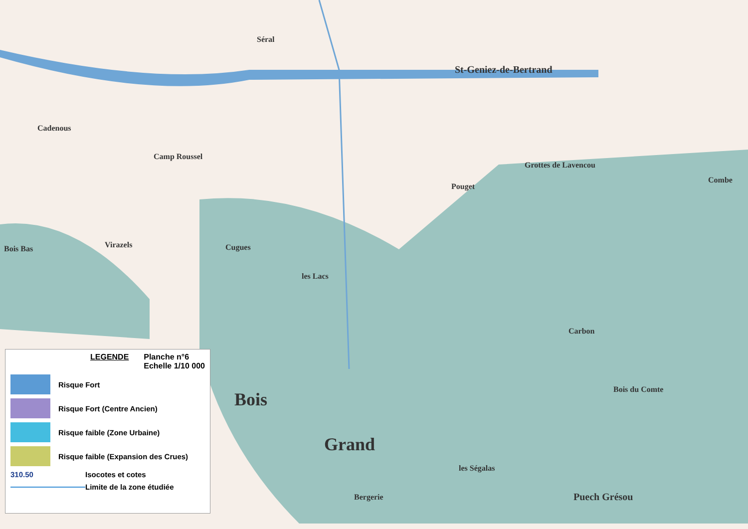Séral
St-Geniez-de-Bertrand
Cadenous
Camp Roussel
Grottes de Lavencou
Pouget
Combe
Cugues
Bois Bas Virazels
les Lacs
Carbon
Bois du Comte
les Ségalas
Puech Grésou
Bergerie
Grand
Bois
LEGENDE Planche n°6
Echelle 1/10 000
Risque Fort
Risque Fort (Centre Ancien)
Risque faible (Zone Urbaine)
Risque faible (Expansion des Crues)
310.50 Isocotes et cotes
Limite de la zone étudiée